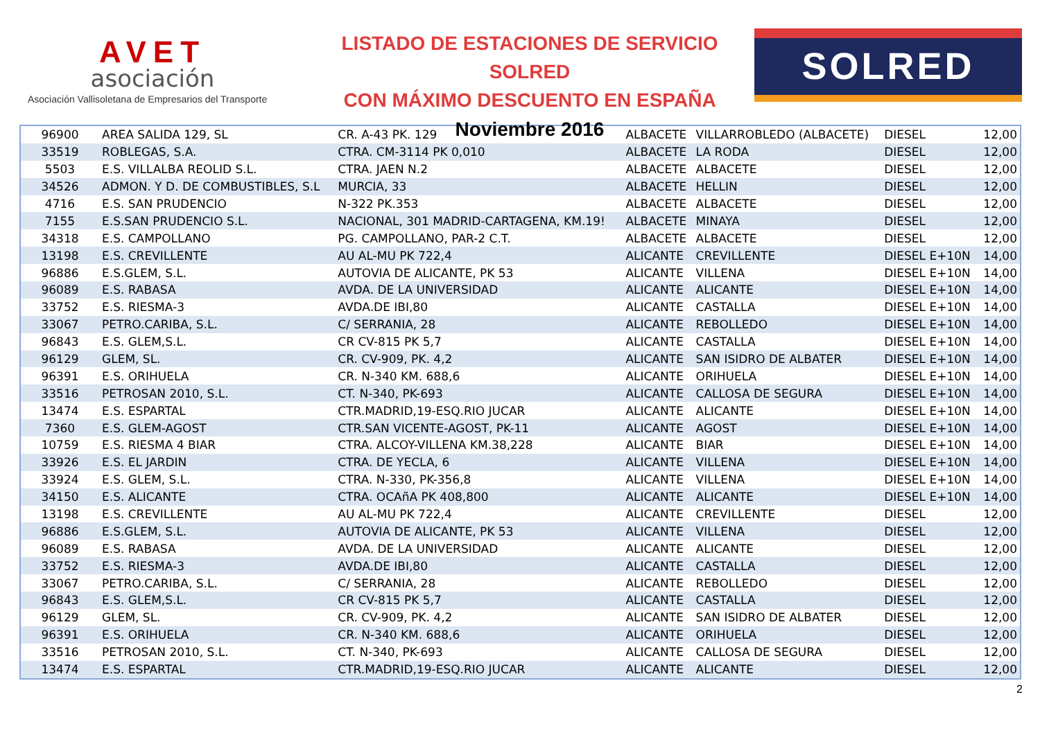AVET
asociación
Asociación Vallisoletana de Empresarios del Transporte
LISTADO DE ESTACIONES DE SERVICIO SOLRED
CON MÁXIMO DESCUENTO EN ESPAÑA
Noviembre 2016
SOLRED
| 96900 | AREA SALIDA 129, SL | CR. A-43 PK. 129 | ALBACETE | VILLARROBLEDO (ALBACETE) | DIESEL | 12,00 |
| 33519 | ROBLEGAS, S.A. | CTRA. CM-3114 PK 0,010 | ALBACETE | LA RODA | DIESEL | 12,00 |
| 5503 | E.S. VILLALBA REOLID S.L. | CTRA. JAEN N.2 | ALBACETE | ALBACETE | DIESEL | 12,00 |
| 34526 | ADMON. Y D. DE COMBUSTIBLES, S.L | MURCIA, 33 | ALBACETE | HELLIN | DIESEL | 12,00 |
| 4716 | E.S. SAN PRUDENCIO | N-322 PK.353 | ALBACETE | ALBACETE | DIESEL | 12,00 |
| 7155 | E.S.SAN PRUDENCIO S.L. | NACIONAL, 301 MADRID-CARTAGENA, KM.19! | ALBACETE | MINAYA | DIESEL | 12,00 |
| 34318 | E.S. CAMPOLLANO | PG. CAMPOLLANO, PAR-2 C.T. | ALBACETE | ALBACETE | DIESEL | 12,00 |
| 13198 | E.S. CREVILLENTE | AU AL-MU PK 722,4 | ALICANTE | CREVILLENTE | DIESEL E+10N | 14,00 |
| 96886 | E.S.GLEM, S.L. | AUTOVIA DE ALICANTE, PK 53 | ALICANTE | VILLENA | DIESEL E+10N | 14,00 |
| 96089 | E.S. RABASA | AVDA. DE LA UNIVERSIDAD | ALICANTE | ALICANTE | DIESEL E+10N | 14,00 |
| 33752 | E.S. RIESMA-3 | AVDA.DE IBI,80 | ALICANTE | CASTALLA | DIESEL E+10N | 14,00 |
| 33067 | PETRO.CARIBA, S.L. | C/ SERRANIA, 28 | ALICANTE | REBOLLEDO | DIESEL E+10N | 14,00 |
| 96843 | E.S. GLEM,S.L. | CR CV-815 PK 5,7 | ALICANTE | CASTALLA | DIESEL E+10N | 14,00 |
| 96129 | GLEM, SL. | CR. CV-909, PK. 4,2 | ALICANTE | SAN ISIDRO DE ALBATER | DIESEL E+10N | 14,00 |
| 96391 | E.S. ORIHUELA | CR. N-340 KM. 688,6 | ALICANTE | ORIHUELA | DIESEL E+10N | 14,00 |
| 33516 | PETROSAN 2010, S.L. | CT. N-340, PK-693 | ALICANTE | CALLOSA DE SEGURA | DIESEL E+10N | 14,00 |
| 13474 | E.S. ESPARTAL | CTR.MADRID,19-ESQ.RIO JUCAR | ALICANTE | ALICANTE | DIESEL E+10N | 14,00 |
| 7360 | E.S. GLEM-AGOST | CTR.SAN VICENTE-AGOST, PK-11 | ALICANTE | AGOST | DIESEL E+10N | 14,00 |
| 10759 | E.S. RIESMA 4 BIAR | CTRA. ALCOY-VILLENA KM.38,228 | ALICANTE | BIAR | DIESEL E+10N | 14,00 |
| 33926 | E.S. EL JARDIN | CTRA. DE YECLA, 6 | ALICANTE | VILLENA | DIESEL E+10N | 14,00 |
| 33924 | E.S. GLEM, S.L. | CTRA. N-330, PK-356,8 | ALICANTE | VILLENA | DIESEL E+10N | 14,00 |
| 34150 | E.S. ALICANTE | CTRA. OCAñA PK 408,800 | ALICANTE | ALICANTE | DIESEL E+10N | 14,00 |
| 13198 | E.S. CREVILLENTE | AU AL-MU PK 722,4 | ALICANTE | CREVILLENTE | DIESEL | 12,00 |
| 96886 | E.S.GLEM, S.L. | AUTOVIA DE ALICANTE, PK 53 | ALICANTE | VILLENA | DIESEL | 12,00 |
| 96089 | E.S. RABASA | AVDA. DE LA UNIVERSIDAD | ALICANTE | ALICANTE | DIESEL | 12,00 |
| 33752 | E.S. RIESMA-3 | AVDA.DE IBI,80 | ALICANTE | CASTALLA | DIESEL | 12,00 |
| 33067 | PETRO.CARIBA, S.L. | C/ SERRANIA, 28 | ALICANTE | REBOLLEDO | DIESEL | 12,00 |
| 96843 | E.S. GLEM,S.L. | CR CV-815 PK 5,7 | ALICANTE | CASTALLA | DIESEL | 12,00 |
| 96129 | GLEM, SL. | CR. CV-909, PK. 4,2 | ALICANTE | SAN ISIDRO DE ALBATER | DIESEL | 12,00 |
| 96391 | E.S. ORIHUELA | CR. N-340 KM. 688,6 | ALICANTE | ORIHUELA | DIESEL | 12,00 |
| 33516 | PETROSAN 2010, S.L. | CT. N-340, PK-693 | ALICANTE | CALLOSA DE SEGURA | DIESEL | 12,00 |
| 13474 | E.S. ESPARTAL | CTR.MADRID,19-ESQ.RIO JUCAR | ALICANTE | ALICANTE | DIESEL | 12,00 |
2